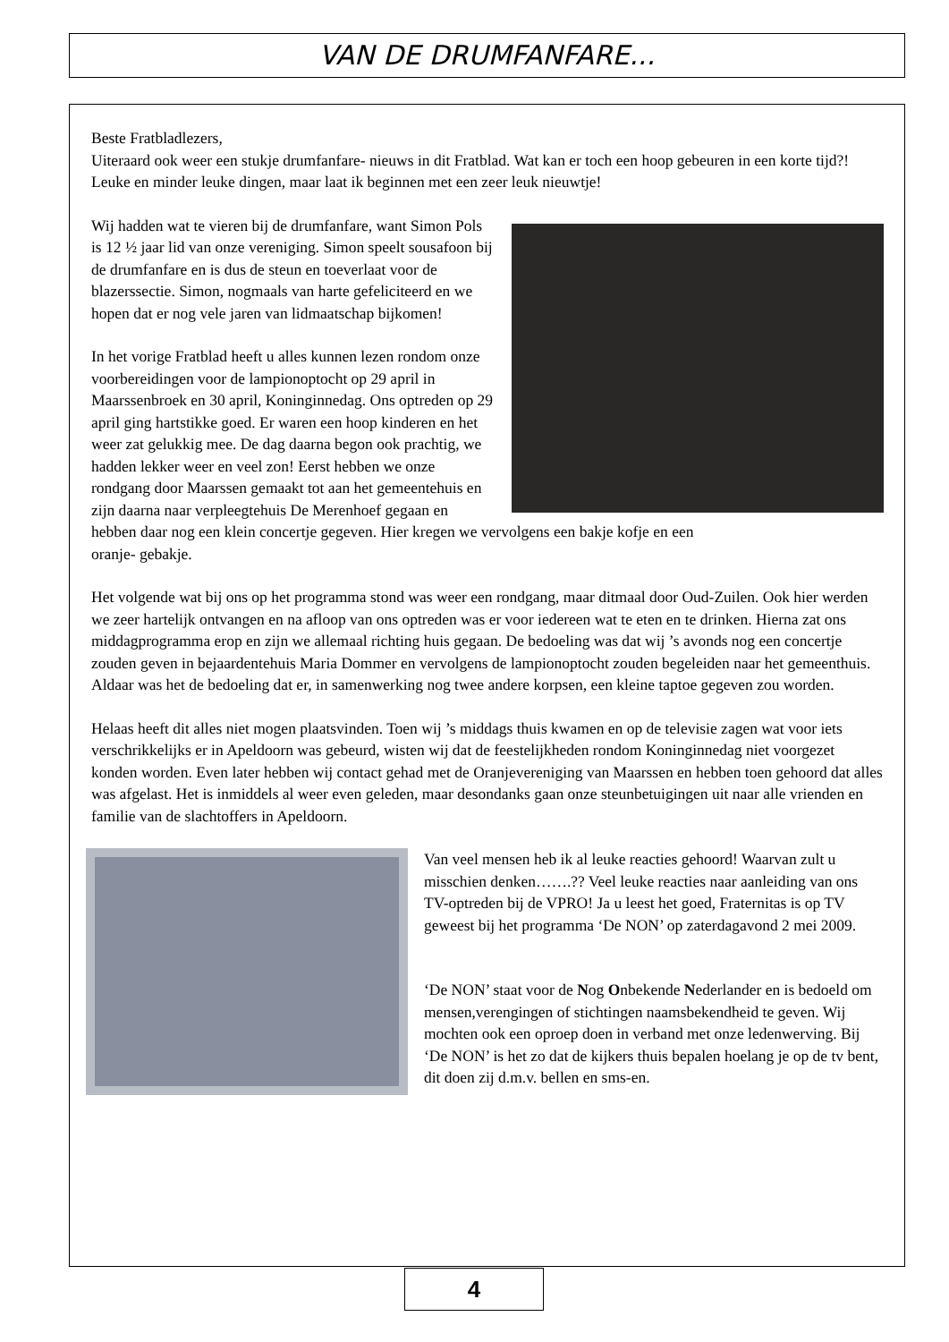VAN DE DRUMFANFARE...
Beste Fratbladlezers,
Uiteraard ook weer een stukje drumfanfare- nieuws in dit Fratblad. Wat kan er toch een hoop gebeuren in een korte tijd?! Leuke en minder leuke dingen, maar laat ik beginnen met een zeer leuk nieuwtje!
Wij hadden wat te vieren bij de drumfanfare, want Simon Pols is 12 ½ jaar lid van onze vereniging. Simon speelt sousafoon bij de drumfanfare en is dus de steun en toeverlaat voor de blazerssectie. Simon, nogmaals van harte gefeliciteerd en we hopen dat er nog vele jaren van lidmaatschap bijkomen!
In het vorige Fratblad heeft u alles kunnen lezen rondom onze voorbereidingen voor de lampionoptocht op 29 april in Maarssenbroek en 30 april, Koninginnedag. Ons optreden op 29 april ging hartstikke goed. Er waren een hoop kinderen en het weer zat gelukkig mee. De dag daarna begon ook prachtig, we hadden lekker weer en veel zon! Eerst hebben we onze rondgang door Maarssen gemaakt tot aan het gemeentehuis en zijn daarna naar verpleegtehuis De Merenhoef gegaan en hebben daar nog een klein concertje gegeven. Hier kregen we vervolgens een bakje kofje en een
oranje- gebakje.
Het volgende wat bij ons op het programma stond was weer een rondgang, maar ditmaal door Oud-Zuilen. Ook hier werden we zeer hartelijk ontvangen en na afloop van ons optreden was er voor iedereen wat te eten en te drinken. Hierna zat ons middagprogramma erop en zijn we allemaal richting huis gegaan. De bedoeling was dat wij ’s avonds nog een concertje zouden geven in bejaardentehuis Maria Dommer en vervolgens de lampionoptocht zouden begeleiden naar het gemeenthuis. Aldaar was het de bedoeling dat er, in samenwerking nog twee andere korpsen, een kleine taptoe gegeven zou worden.
Helaas heeft dit alles niet mogen plaatsvinden. Toen wij ’s middags thuis kwamen en op de televisie zagen wat voor iets verschrikkelijks er in Apeldoorn was gebeurd, wisten wij dat de feestelijkheden rondom Koninginnedag niet voorgezet konden worden. Even later hebben wij contact gehad met de Oranjevereniging van Maarssen en hebben toen gehoord dat alles was afgelast. Het is inmiddels al weer even geleden, maar desondanks gaan onze steunbetuigingen uit naar alle vrienden en familie van de slachtoffers in Apeldoorn.
Van veel mensen heb ik al leuke reacties gehoord! Waarvan zult u misschien denken…….?? Veel leuke reacties naar aanleiding van ons TV-optreden bij de VPRO! Ja u leest het goed, Fraternitas is op TV geweest bij het programma ‘De NON’ op zaterdagavond 2 mei 2009.
‘De NON’ staat voor de Nog Onbekende Nederlander en is bedoeld om mensen,verengingen of stichtingen naamsbekendheid te geven. Wij mochten ook een oproep doen in verband met onze ledenwerving. Bij ‘De NON’ is het zo dat de kijkers thuis bepalen hoelang je op de tv bent, dit doen zij d.m.v. bellen en sms-en.
4